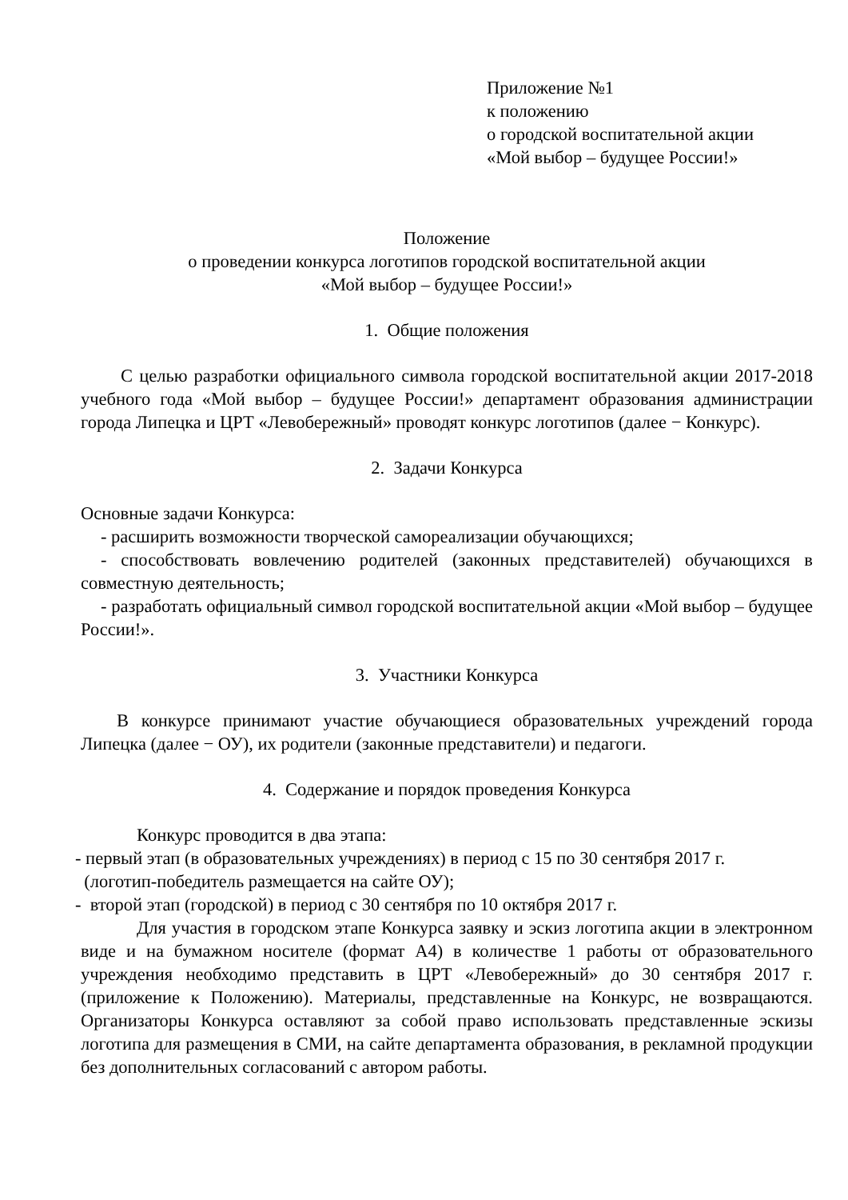Приложение №1
к положению
о городской воспитательной акции
«Мой выбор – будущее России!»
Положение
о проведении конкурса логотипов городской воспитательной акции
«Мой выбор – будущее России!»
1. Общие положения
С целью разработки официального символа городской воспитательной акции 2017-2018 учебного года «Мой выбор – будущее России!» департамент образования администрации города Липецка и ЦРТ «Левобережный» проводят конкурс логотипов (далее − Конкурс).
2. Задачи Конкурса
Основные задачи Конкурса:
- расширить возможности творческой самореализации обучающихся;
- способствовать вовлечению родителей (законных представителей) обучающихся в совместную деятельность;
- разработать официальный символ городской воспитательной акции «Мой выбор – будущее России!».
3. Участники Конкурса
В конкурсе принимают участие обучающиеся образовательных учреждений города Липецка (далее − ОУ), их родители (законные представители) и педагоги.
4. Содержание и порядок проведения Конкурса
Конкурс проводится в два этапа:
- первый этап (в образовательных учреждениях) в период с 15 по 30 сентября 2017 г.
(логотип-победитель размещается на сайте ОУ);
- второй этап (городской) в период с 30 сентября по 10 октября 2017 г.
Для участия в городском этапе Конкурса заявку и эскиз логотипа акции в электронном виде и на бумажном носителе (формат А4) в количестве 1 работы от образовательного учреждения необходимо представить в ЦРТ «Левобережный» до 30 сентября 2017 г. (приложение к Положению). Материалы, представленные на Конкурс, не возвращаются. Организаторы Конкурса оставляют за собой право использовать представленные эскизы логотипа для размещения в СМИ, на сайте департамента образования, в рекламной продукции без дополнительных согласований с автором работы.